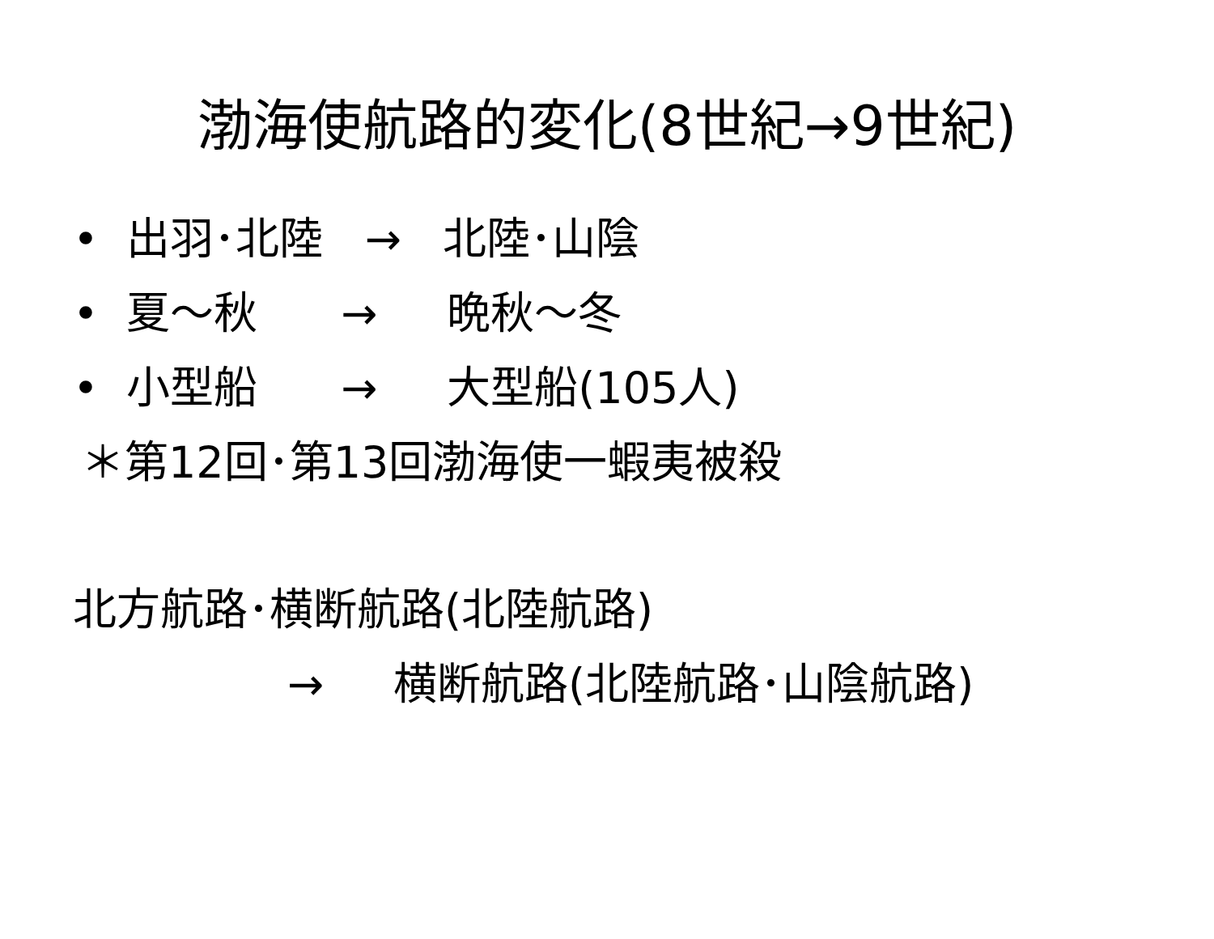渤海使航路的変化(8世紀→9世紀)
• 出羽･北陸 → 北陸･山陰
• 夏～秋 → 晩秋～冬
• 小型船 → 大型船(105人)
＊第12回･第13回渤海使一蝦夷被殺
北方航路･横断航路(北陸航路)
→ 横断航路(北陸航路･山陰航路)